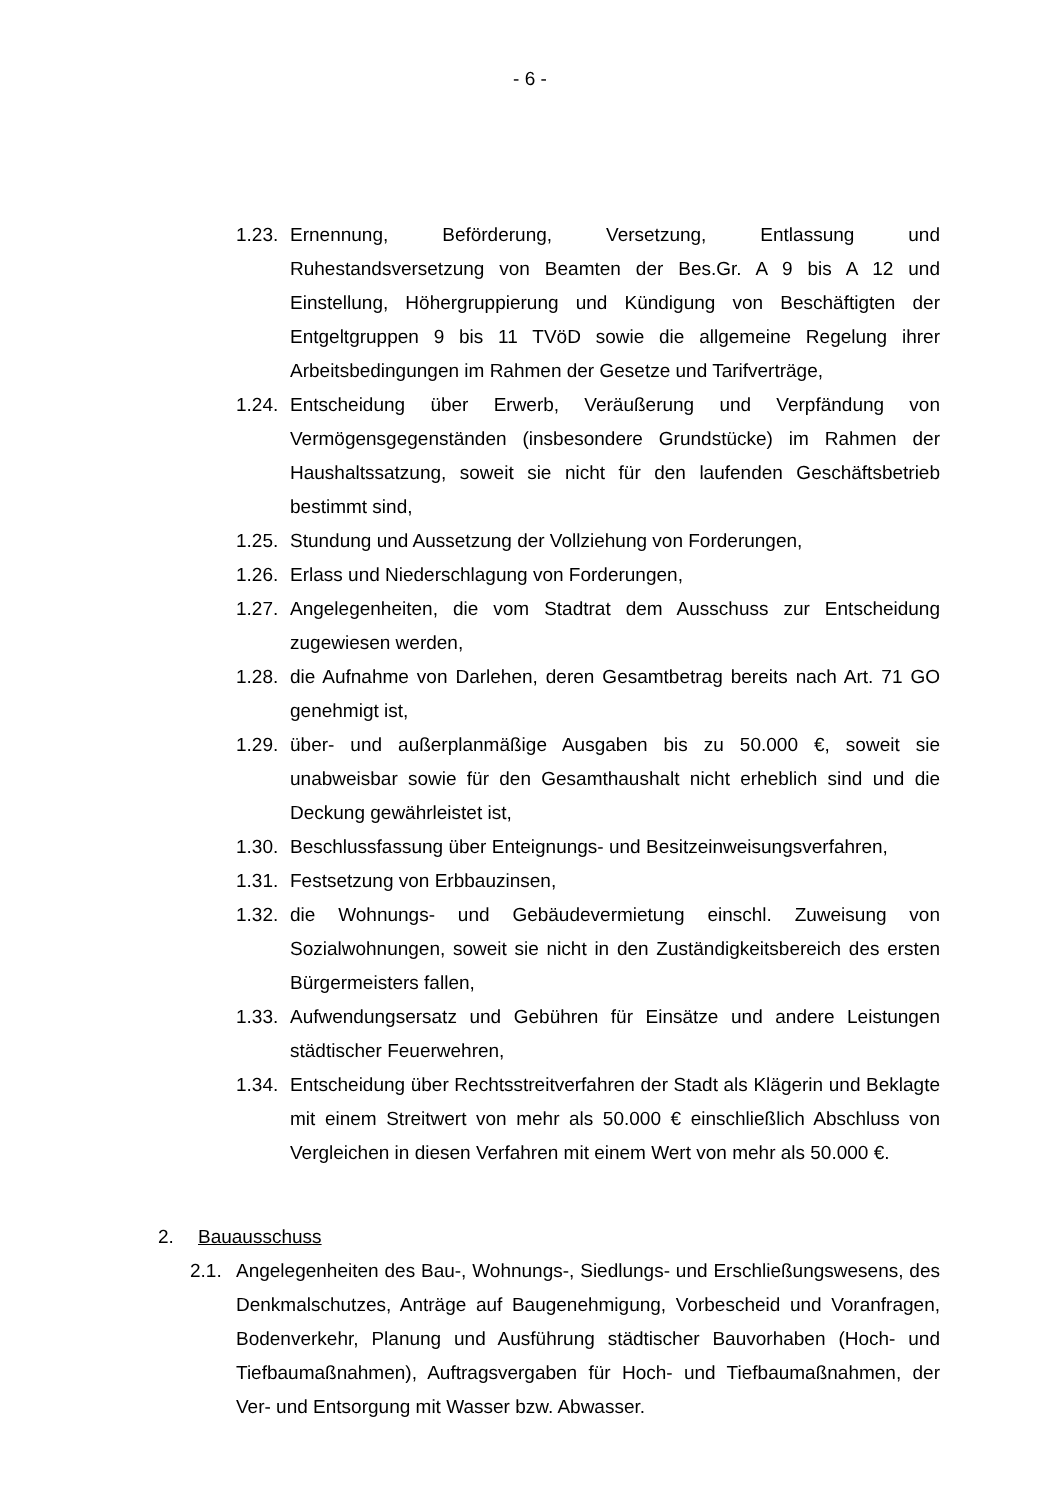- 6 -
1.23.
Ernennung, Beförderung, Versetzung, Entlassung und Ruhestandsversetzung von Beamten der Bes.Gr. A 9 bis A 12 und Einstellung, Höhergruppierung und Kündigung von Beschäftigten der Entgeltgruppen 9 bis 11 TVöD sowie die allgemeine Regelung ihrer Arbeitsbedingungen im Rahmen der Gesetze und Tarifverträge,
1.24.
Entscheidung über Erwerb, Veräußerung und Verpfändung von Vermögensgegenständen (insbesondere Grundstücke) im Rahmen der Haushaltssatzung, soweit sie nicht für den laufenden Geschäftsbetrieb bestimmt sind,
1.25.
Stundung und Aussetzung der Vollziehung von Forderungen,
1.26.
Erlass und Niederschlagung von Forderungen,
1.27.
Angelegenheiten, die vom Stadtrat dem Ausschuss zur Entscheidung zugewiesen werden,
1.28.
die Aufnahme von Darlehen, deren Gesamtbetrag bereits nach Art. 71 GO genehmigt ist,
1.29.
über- und außerplanmäßige Ausgaben bis zu 50.000 €, soweit sie unabweisbar sowie für den Gesamthaushalt nicht erheblich sind und die Deckung gewährleistet ist,
1.30.
Beschlussfassung über Enteignungs- und Besitzeinweisungsverfahren,
1.31.
Festsetzung von Erbbauzinsen,
1.32.
die Wohnungs- und Gebäudevermietung einschl. Zuweisung von Sozialwohnungen, soweit sie nicht in den Zuständigkeitsbereich des ersten Bürgermeisters fallen,
1.33.
Aufwendungsersatz und Gebühren für Einsätze und andere Leistungen städtischer Feuerwehren,
1.34.
Entscheidung über Rechtsstreitverfahren der Stadt als Klägerin und Beklagte mit einem Streitwert von mehr als 50.000 € einschließlich Abschluss von Vergleichen in diesen Verfahren mit einem Wert von mehr als 50.000 €.
2. Bauausschuss
2.1. Angelegenheiten des Bau-, Wohnungs-, Siedlungs- und Erschließungswesens, des Denkmalschutzes, Anträge auf Baugenehmigung, Vorbescheid und Voranfragen, Bodenverkehr, Planung und Ausführung städtischer Bauvorhaben (Hoch- und Tiefbaumaßnahmen), Auftragsvergaben für Hoch- und Tiefbaumaßnahmen, der Ver- und Entsorgung mit Wasser bzw. Abwasser.